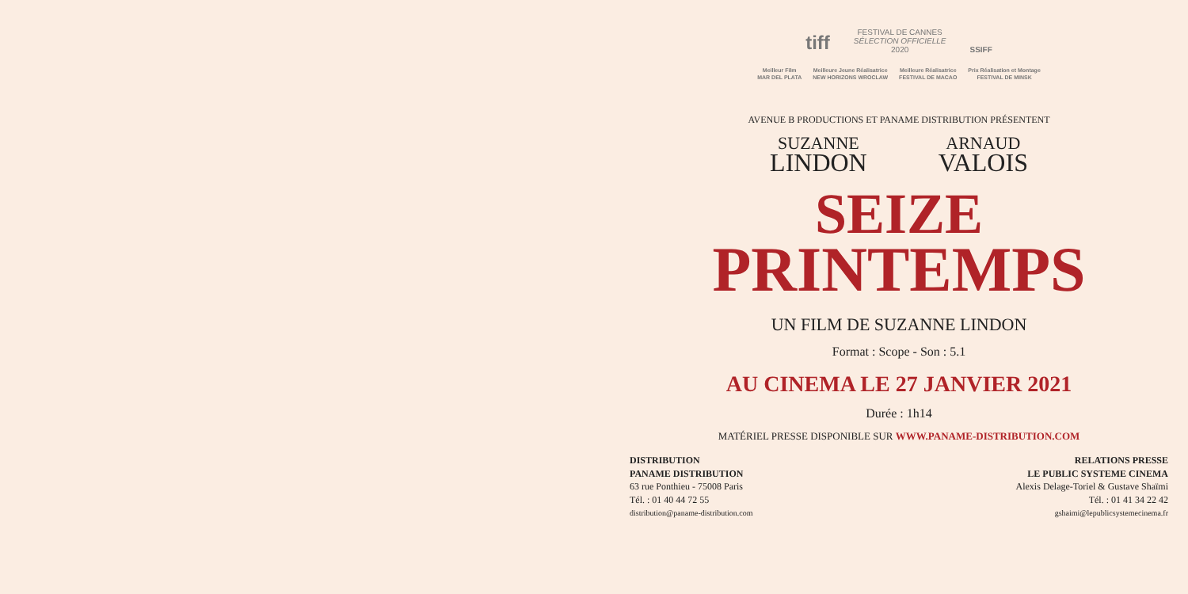tiff
FESTIVAL DE CANNES
SÉLECTION OFFICIELLE
2020
SSIFF
Meilleur Film
MAR DEL PLATA
Meilleure Jeune Réalisatrice
NEW HORIZONS WROCLAW
Meilleure Réalisatrice
FESTIVAL DE MACAO
Prix Réalisation et Montage
FESTIVAL DE MINSK
AVENUE B PRODUCTIONS ET PANAME DISTRIBUTION PRÉSENTENT
SUZANNE
LINDON
ARNAUD
VALOIS
SEIZE
PRINTEMPS
UN FILM DE SUZANNE LINDON
Format : Scope - Son : 5.1
AU CINEMA LE 27 JANVIER 2021
Durée : 1h14
MATÉRIEL PRESSE DISPONIBLE SUR WWW.PANAME-DISTRIBUTION.COM
DISTRIBUTION
PANAME DISTRIBUTION
63 rue Ponthieu - 75008 Paris
Tél. : 01 40 44 72 55
distribution@paname-distribution.com
RELATIONS PRESSE
LE PUBLIC SYSTEME CINEMA
Alexis Delage-Toriel & Gustave Shaïmi
Tél. : 01 41 34 22 42
gshaimi@lepublicsystemecinema.fr